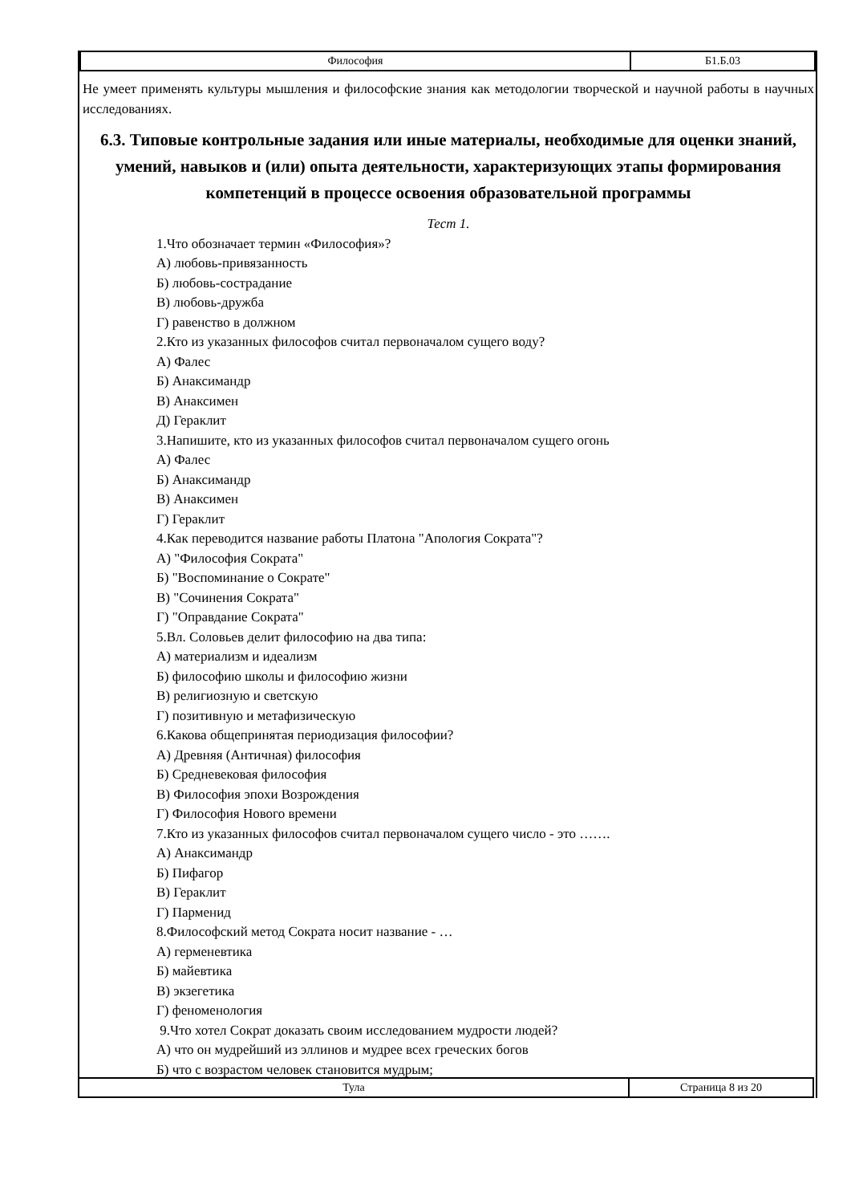| Философия | Б1.Б.03 |
Не умеет применять культуры мышления и философские знания как методологии творческой и научной работы в научных исследованиях.
6.3. Типовые контрольные задания или иные материалы, необходимые для оценки знаний, умений, навыков и (или) опыта деятельности, характеризующих этапы формирования компетенций в процессе освоения образовательной программы
Тест 1.
1.Что обозначает термин «Философия»?
А) любовь-привязанность
Б) любовь-сострадание
В) любовь-дружба
Г) равенство в должном
2.Кто из указанных философов считал первоначалом сущего воду?
А) Фалес
Б) Анаксимандр
В) Анаксимен
Д) Гераклит
3.Напишите, кто из указанных философов считал первоначалом сущего огонь
А) Фалес
Б) Анаксимандр
В) Анаксимен
Г) Гераклит
4.Как переводится название работы Платона "Апология Сократа"?
А) "Философия Сократа"
Б) "Воспоминание о Сократе"
В) "Сочинения Сократа"
Г) "Оправдание Сократа"
5.Вл. Соловьев делит философию на два типа:
А) материализм и идеализм
Б) философию школы и философию жизни
В) религиозную и светскую
Г) позитивную и метафизическую
6.Какова общепринятая периодизация философии?
А) Древняя (Античная) философия
Б) Средневековая философия
В) Философия эпохи Возрождения
Г) Философия Нового времени
7.Кто из указанных философов считал первоначалом сущего число - это …….
А) Анаксимандр
Б) Пифагор
В) Гераклит
Г) Парменид
8.Философский метод Сократа носит название - …
А) герменевтика
Б) майевтика
В) экзегетика
Г) феноменология
9.Что хотел Сократ доказать своим исследованием мудрости людей?
А) что он мудрейший из эллинов и мудрее всех греческих богов
Б) что с возрастом человек становится мудрым;
| Тула | Страница 8 из 20 |